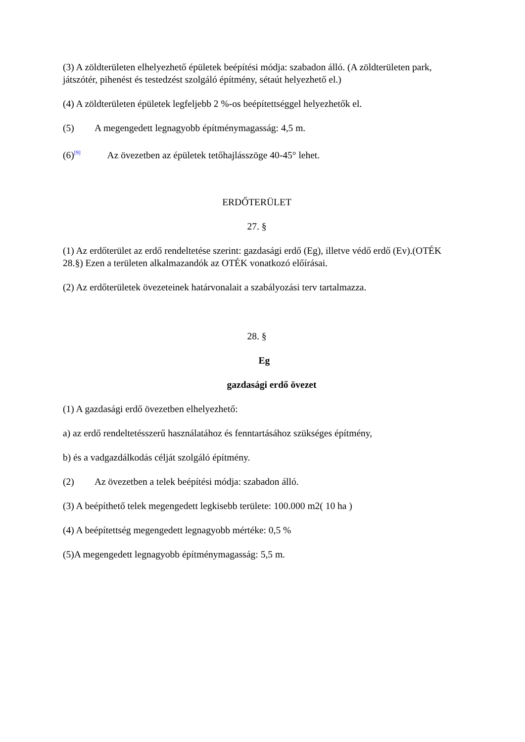(3) A zöldterületen elhelyezhető épületek beépítési módja: szabadon álló. (A zöldterületen park, játszótér, pihenést és testedzést szolgáló építmény, sétaút helyezhető el.)
(4) A zöldterületen épületek legfeljebb 2 %-os beépítettséggel helyezhetők el.
(5) A megengedett legnagyobb építménymagasság: 4,5 m.
(6)<sup>[9]</sup> Az övezetben az épületek tetőhajlásszöge 40-45° lehet.
ERDŐTERÜLET
27. §
(1) Az erdőterület az erdő rendeltetése szerint: gazdasági erdő (Eg), illetve védő erdő (Ev).(OTÉK 28.§) Ezen a területen alkalmazandók az OTÉK vonatkozó előírásai.
(2) Az erdőterületek övezeteinek határvonalait a szabályozási terv tartalmazza.
28. §
Eg
gazdasági erdő övezet
(1) A gazdasági erdő övezetben elhelyezhető:
a) az erdő rendeltetésszerű használatához és fenntartásához szükséges építmény,
b) és a vadgazdálkodás célját szolgáló építmény.
(2) Az övezetben a telek beépítési módja: szabadon álló.
(3) A beépíthető telek megengedett legkisebb területe: 100.000 m2( 10 ha )
(4) A beépítettség megengedett legnagyobb mértéke: 0,5 %
(5)A megengedett legnagyobb építménymagasság: 5,5 m.